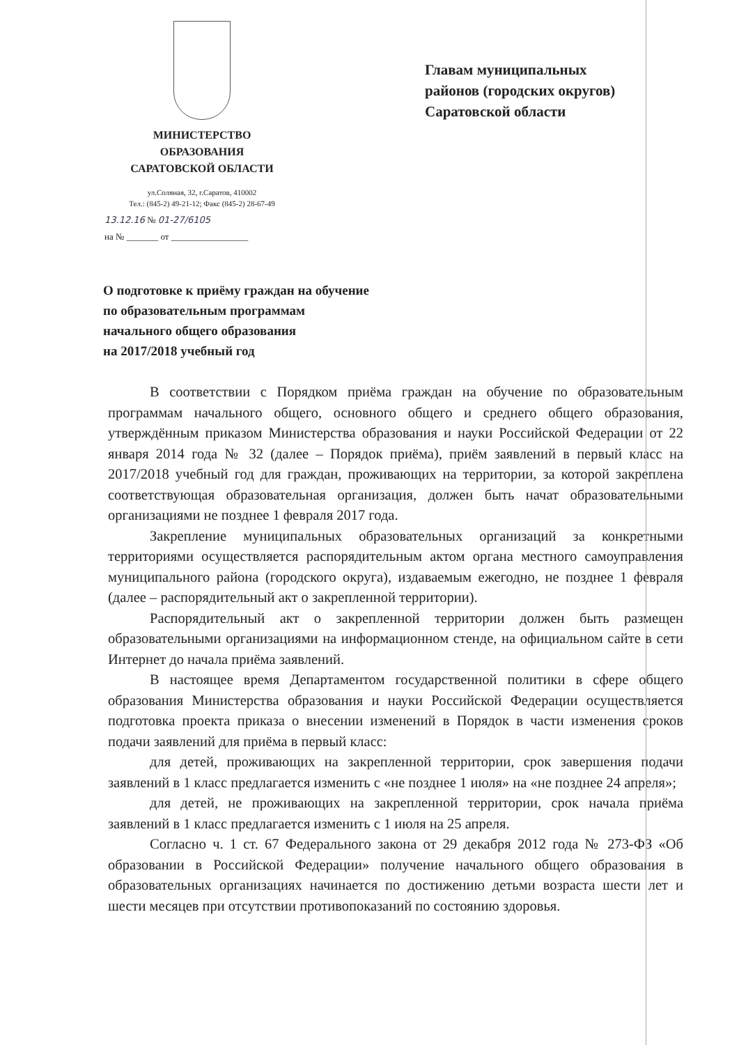МИНИСТЕРСТВО
ОБРАЗОВАНИЯ
САРАТОВСКОЙ ОБЛАСТИ
ул.Соляная, 32, г.Саратов, 410002
Тел.: (845-2) 49-21-12; Факс (845-2) 28-67-49
13.12.16 № 01-27/6105
на № _______ от _________________
Главам муниципальных
районов (городских округов)
Саратовской области
О подготовке к приёму граждан на обучение
по образовательным программам
начального общего образования
на 2017/2018 учебный год
В соответствии с Порядком приёма граждан на обучение по образовательным программам начального общего, основного общего и среднего общего образования, утверждённым приказом Министерства образования и науки Российской Федерации от 22 января 2014 года № 32 (далее – Порядок приёма), приём заявлений в первый класс на 2017/2018 учебный год для граждан, проживающих на территории, за которой закреплена соответствующая образовательная организация, должен быть начат образовательными организациями не позднее 1 февраля 2017 года.
Закрепление муниципальных образовательных организаций за конкретными территориями осуществляется распорядительным актом органа местного самоуправления муниципального района (городского округа), издаваемым ежегодно, не позднее 1 февраля (далее – распорядительный акт о закрепленной территории).
Распорядительный акт о закрепленной территории должен быть размещен образовательными организациями на информационном стенде, на официальном сайте в сети Интернет до начала приёма заявлений.
В настоящее время Департаментом государственной политики в сфере общего образования Министерства образования и науки Российской Федерации осуществляется подготовка проекта приказа о внесении изменений в Порядок в части изменения сроков подачи заявлений для приёма в первый класс:
для детей, проживающих на закрепленной территории, срок завершения подачи заявлений в 1 класс предлагается изменить с «не позднее 1 июля» на «не позднее 24 апреля»;
для детей, не проживающих на закрепленной территории, срок начала приёма заявлений в 1 класс предлагается изменить с 1 июля на 25 апреля.
Согласно ч. 1 ст. 67 Федерального закона от 29 декабря 2012 года № 273-ФЗ «Об образовании в Российской Федерации» получение начального общего образования в образовательных организациях начинается по достижению детьми возраста шести лет и шести месяцев при отсутствии противопоказаний по состоянию здоровья.